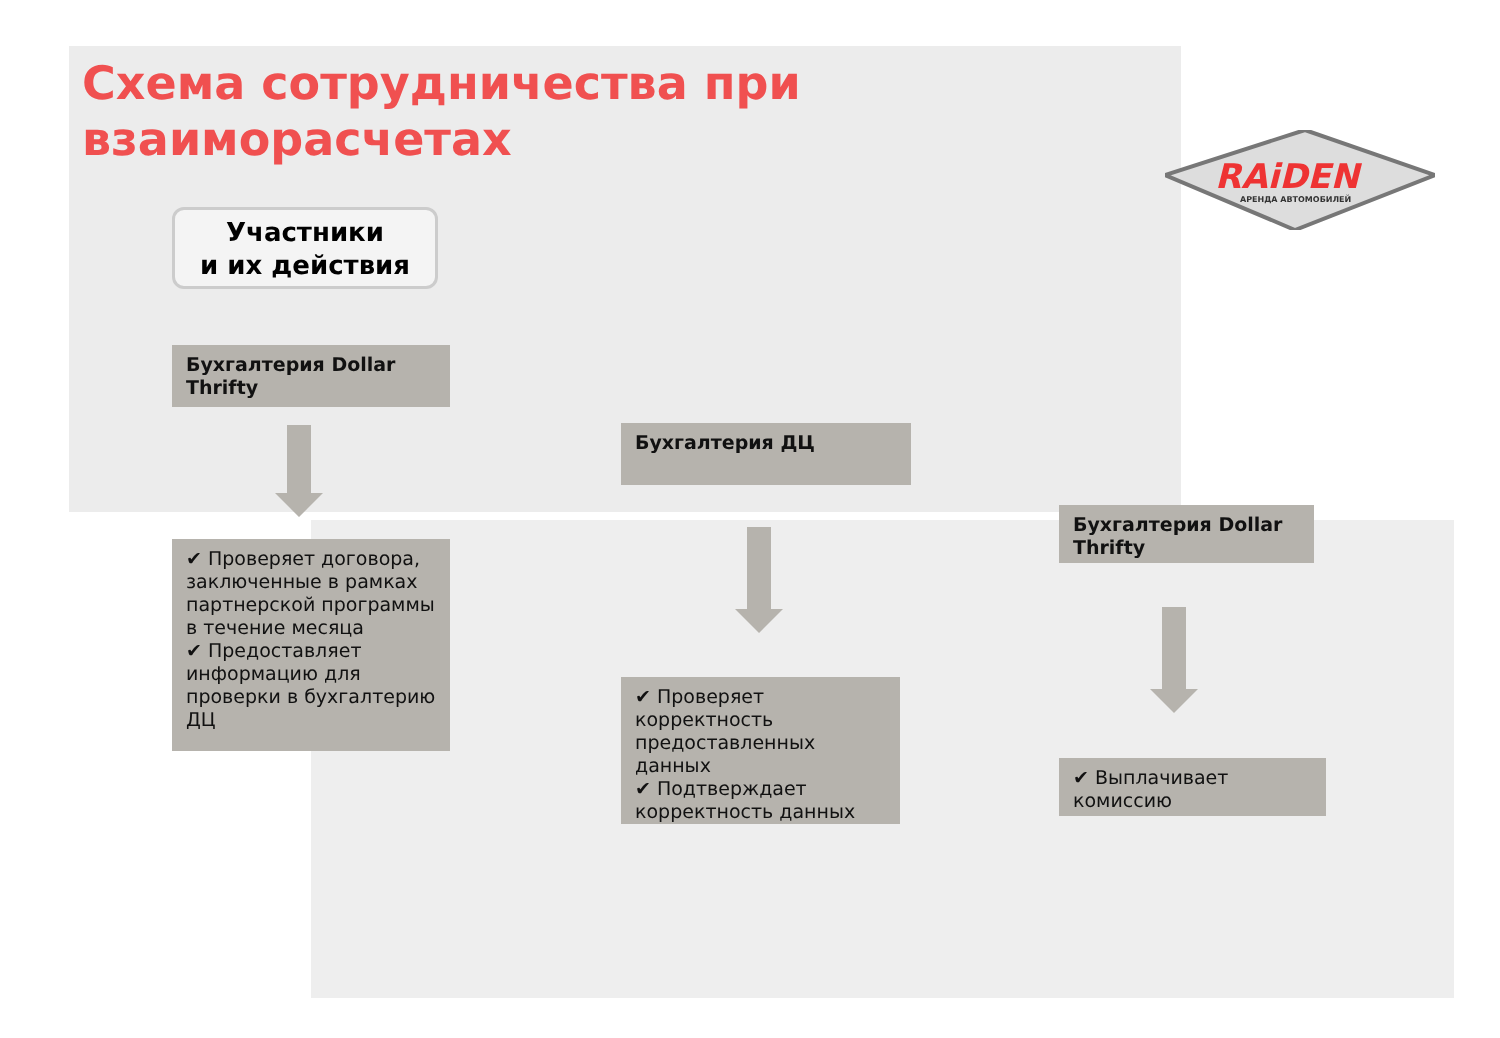Схема сотрудничества при
взаиморасчетах
RAiDEN
АРЕНДА АВТОМОБИЛЕЙ
Участники
и их действия
Бухгалтерия Dollar Thrifty
✔ Проверяет договора, заключенные в рамках партнерской программы в течение месяца
✔ Предоставляет информацию для проверки в бухгалтерию ДЦ
Бухгалтерия ДЦ
✔ Проверяет корректность предоставленных данных
✔ Подтверждает корректность данных
Бухгалтерия Dollar Thrifty
✔ Выплачивает комиссию